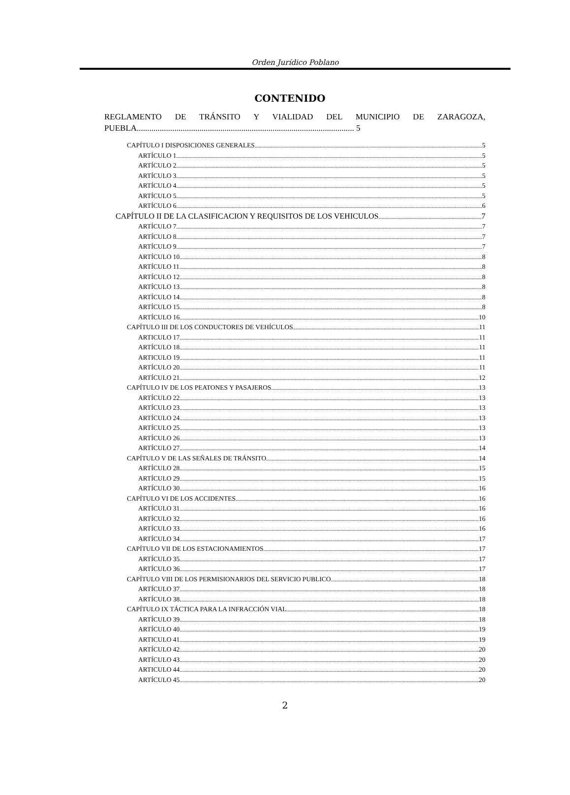Orden Jurídico Poblano
CONTENIDO
REGLAMENTO DE TRÁNSITO Y VIALIDAD DEL MUNICIPIO DE ZARAGOZA, PUEBLA........................................................................................................ 5
CAPÍTULO I DISPOSICIONES GENERALES 5
ARTÍCULO 1 5
ARTÍCULO 2 5
ARTÍCULO 3 5
ARTÍCULO 4 5
ARTÍCULO 5 5
ARTÍCULO 6 6
CAPÍTULO II DE LA CLASIFICACION Y REQUISITOS DE LOS VEHICULOS 7
ARTÍCULO 7 7
ARTÍCULO 8 7
ARTÍCULO 9 7
ARTÍCULO 10 8
ARTÍCULO 11 8
ARTÍCULO 12 8
ARTÍCULO 13 8
ARTÍCULO 14 8
ARTÍCULO 15 8
ARTÍCULO 16 10
CAPÍTULO III DE LOS CONDUCTORES DE VEHÍCULOS 11
ARTICULO 17 11
ARTÍCULO 18 11
ARTICULO 19 11
ARTÍCULO 20 11
ARTÍCULO 21 12
CAPÍTULO IV DE LOS PEATONES Y PASAJEROS 13
ARTÍCULO 22 13
ARTÍCULO 23 13
ARTÍCULO 24 13
ARTÍCULO 25 13
ARTÍCULO 26 13
ARTÍCULO 27 14
CAPÍTULO V DE LAS SEÑALES DE TRÁNSITO 14
ARTÍCULO 28 15
ARTÍCULO 29 15
ARTÍCULO 30 16
CAPÍTULO VI DE LOS ACCIDENTES 16
ARTÍCULO 31 16
ARTÍCULO 32 16
ARTÍCULO 33 16
ARTÍCULO 34 17
CAPÍTULO VII DE LOS ESTACIONAMIENTOS 17
ARTÍCULO 35 17
ARTÍCULO 36 17
CAPÍTULO VIII DE LOS PERMISIONARIOS DEL SERVICIO PUBLICO 18
ARTÍCULO 37 18
ARTÍCULO 38. 18
CAPÍTULO IX TÁCTICA PARA LA INFRACCIÓN VIAL 18
ARTÍCULO 39 18
ARTÍCULO 40 19
ARTICULO 41 19
ARTÍCULO 42 20
ARTÍCULO 43 20
ARTICULO 44 20
ARTÍCULO 45 20
2